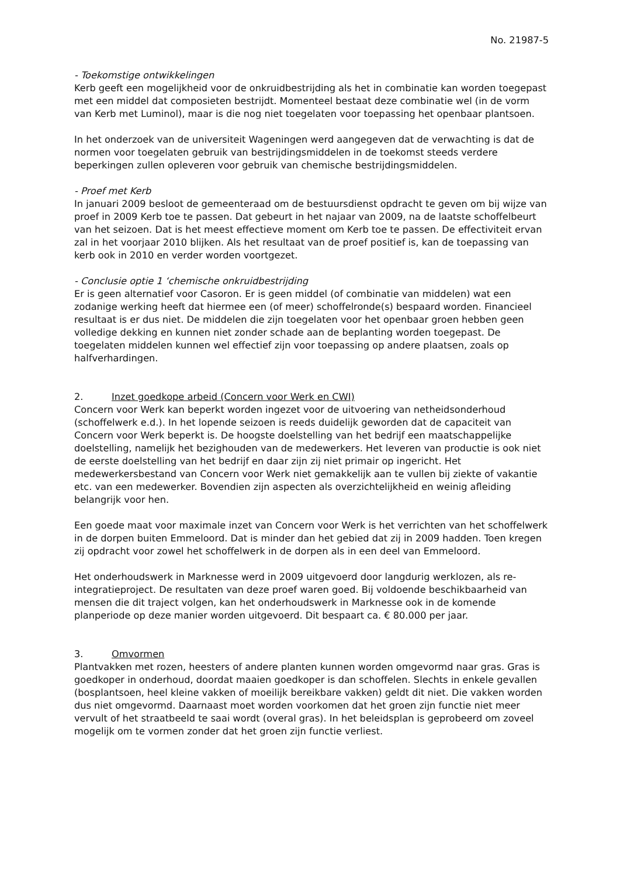No. 21987-5
- Toekomstige ontwikkelingen
Kerb geeft een mogelijkheid voor de onkruidbestrijding als het in combinatie kan worden toegepast met een middel dat composieten bestrijdt. Momenteel bestaat deze combinatie wel (in de vorm van Kerb met Luminol), maar is die nog niet toegelaten voor toepassing het openbaar plantsoen.
In het onderzoek van de universiteit Wageningen werd aangegeven dat de verwachting is dat de normen voor toegelaten gebruik van bestrijdingsmiddelen in de toekomst steeds verdere beperkingen zullen opleveren voor gebruik van chemische bestrijdingsmiddelen.
- Proef met Kerb
In januari 2009 besloot de gemeenteraad om de bestuursdienst opdracht te geven om bij wijze van proef in 2009 Kerb toe te passen. Dat gebeurt in het najaar van 2009, na de laatste schoffelbeurt van het seizoen. Dat is het meest effectieve moment om Kerb toe te passen. De effectiviteit ervan zal in het voorjaar 2010 blijken. Als het resultaat van de proef positief is, kan de toepassing van kerb ook in 2010 en verder worden voortgezet.
- Conclusie optie 1 ‘chemische onkruidbestrijding
Er is geen alternatief voor Casoron. Er is geen middel (of combinatie van middelen) wat een zodanige werking heeft dat hiermee een (of meer) schoffelronde(s) bespaard worden. Financieel resultaat is er dus niet. De middelen die zijn toegelaten voor het openbaar groen hebben geen volledige dekking en kunnen niet zonder schade aan de beplanting worden toegepast. De toegelaten middelen kunnen wel effectief zijn voor toepassing op andere plaatsen, zoals op halfverhardingen.
2. Inzet goedkope arbeid (Concern voor Werk en CWI)
Concern voor Werk kan beperkt worden ingezet voor de uitvoering van netheidsonderhoud (schoffelwerk e.d.). In het lopende seizoen is reeds duidelijk geworden dat de capaciteit van Concern voor Werk beperkt is. De hoogste doelstelling van het bedrijf een maatschappelijke doelstelling, namelijk het bezighouden van de medewerkers. Het leveren van productie is ook niet de eerste doelstelling van het bedrijf en daar zijn zij niet primair op ingericht. Het medewerkersbestand van Concern voor Werk niet gemakkelijk aan te vullen bij ziekte of vakantie etc. van een medewerker. Bovendien zijn aspecten als overzichtelijkheid en weinig afleiding belangrijk voor hen.
Een goede maat voor maximale inzet van Concern voor Werk is het verrichten van het schoffelwerk in de dorpen buiten Emmeloord. Dat is minder dan het gebied dat zij in 2009 hadden. Toen kregen zij opdracht voor zowel het schoffelwerk in de dorpen als in een deel van Emmeloord.
Het onderhoudswerk in Marknesse werd in 2009 uitgevoerd door langdurig werklozen, als re-integratieproject. De resultaten van deze proef waren goed. Bij voldoende beschikbaarheid van mensen die dit traject volgen, kan het onderhoudswerk in Marknesse ook in de komende planperiode op deze manier worden uitgevoerd. Dit bespaart ca. € 80.000 per jaar.
3. Omvormen
Plantvakken met rozen, heesters of andere planten kunnen worden omgevormd naar gras. Gras is goedkoper in onderhoud, doordat maaien goedkoper is dan schoffelen. Slechts in enkele gevallen (bosplantsoen, heel kleine vakken of moeilijk bereikbare vakken) geldt dit niet. Die vakken worden dus niet omgevormd. Daarnaast moet worden voorkomen dat het groen zijn functie niet meer vervult of het straatbeeld te saai wordt (overal gras). In het beleidsplan is geprobeerd om zoveel mogelijk om te vormen zonder dat het groen zijn functie verliest.